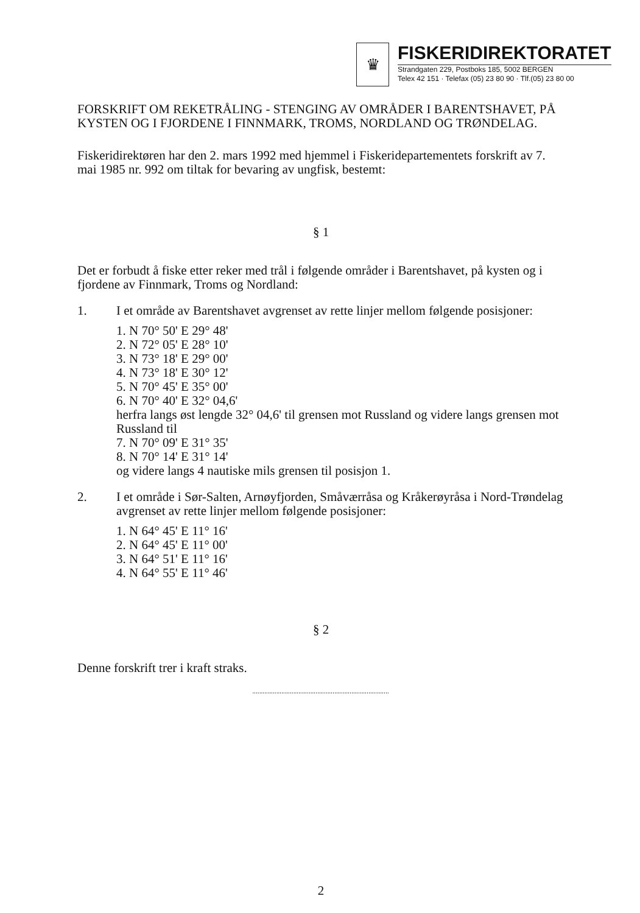♛
FISKERIDIREKTORATET
Strandgaten 229, Postboks 185, 5002 BERGEN
Telex 42 151 · Telefax (05) 23 80 90 · Tlf.(05) 23 80 00
FORSKRIFT OM REKETRÅLING - STENGING AV OMRÅDER I BARENTSHAVET, PÅ KYSTEN OG I FJORDENE I FINNMARK, TROMS, NORDLAND OG TRØNDELAG.
Fiskeridirektøren har den 2. mars 1992 med hjemmel i Fiskeridepartementets forskrift av 7. mai 1985 nr. 992 om tiltak for bevaring av ungfisk, bestemt:
§ 1
Det er forbudt å fiske etter reker med trål i følgende områder i Barentshavet, på kysten og i fjordene av Finnmark, Troms og Nordland:
1. I et område av Barentshavet avgrenset av rette linjer mellom følgende posisjoner:
1. N 70° 50' E 29° 48'
2. N 72° 05' E 28° 10'
3. N 73° 18' E 29° 00'
4. N 73° 18' E 30° 12'
5. N 70° 45' E 35° 00'
6. N 70° 40' E 32° 04,6'
herfra langs øst lengde 32° 04,6' til grensen mot Russland og videre langs grensen mot Russland til
7. N 70° 09' E 31° 35'
8. N 70° 14' E 31° 14'
og videre langs 4 nautiske mils grensen til posisjon 1.
2. I et område i Sør-Salten, Arnøyfjorden, Småværråsa og Kråkerøyråsa i Nord-Trøndelag avgrenset av rette linjer mellom følgende posisjoner:
1. N 64° 45' E 11° 16'
2. N 64° 45' E 11° 00'
3. N 64° 51' E 11° 16'
4. N 64° 55' E 11° 46'
§ 2
Denne forskrift trer i kraft straks.
''''''''''''''''''''''''''''''''''''''''''''''''''''''''''''''''''''''''''''''''
2